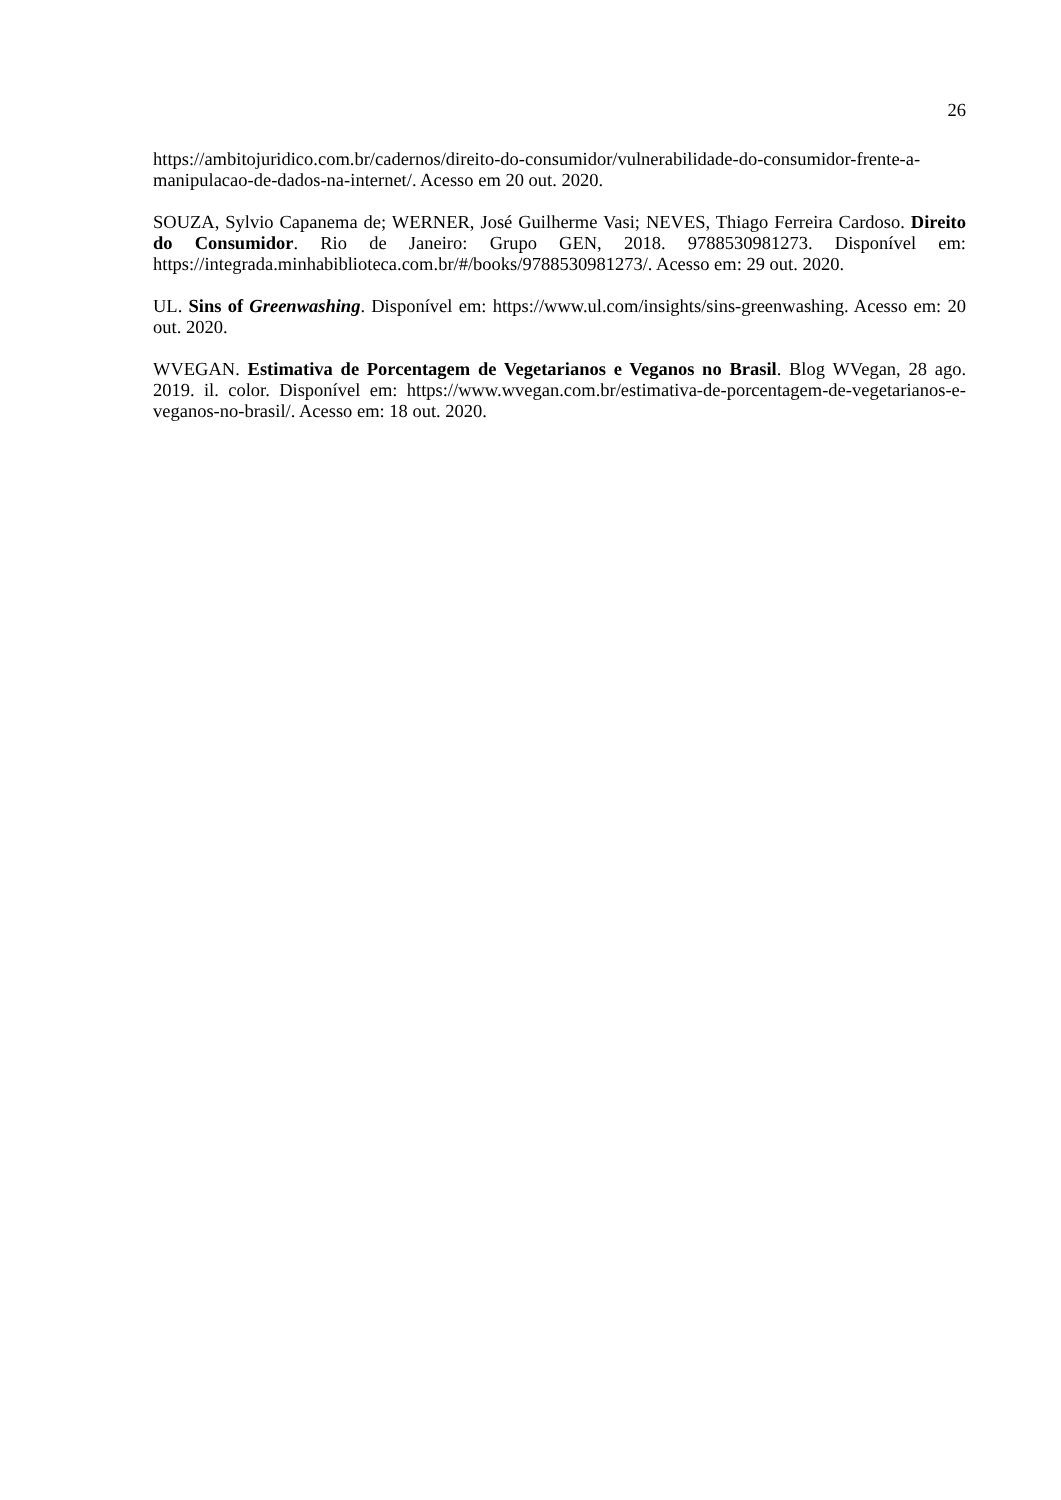26
https://ambitojuridico.com.br/cadernos/direito-do-consumidor/vulnerabilidade-do-consumidor-frente-a-manipulacao-de-dados-na-internet/. Acesso em 20 out. 2020.
SOUZA, Sylvio Capanema de; WERNER, José Guilherme Vasi; NEVES, Thiago Ferreira Cardoso. Direito do Consumidor. Rio de Janeiro: Grupo GEN, 2018. 9788530981273. Disponível em: https://integrada.minhabiblioteca.com.br/#/books/9788530981273/. Acesso em: 29 out. 2020.
UL. Sins of Greenwashing. Disponível em: https://www.ul.com/insights/sins-greenwashing. Acesso em: 20 out. 2020.
WVEGAN. Estimativa de Porcentagem de Vegetarianos e Veganos no Brasil. Blog WVegan, 28 ago. 2019. il. color. Disponível em: https://www.wvegan.com.br/estimativa-de-porcentagem-de-vegetarianos-e-veganos-no-brasil/. Acesso em: 18 out. 2020.